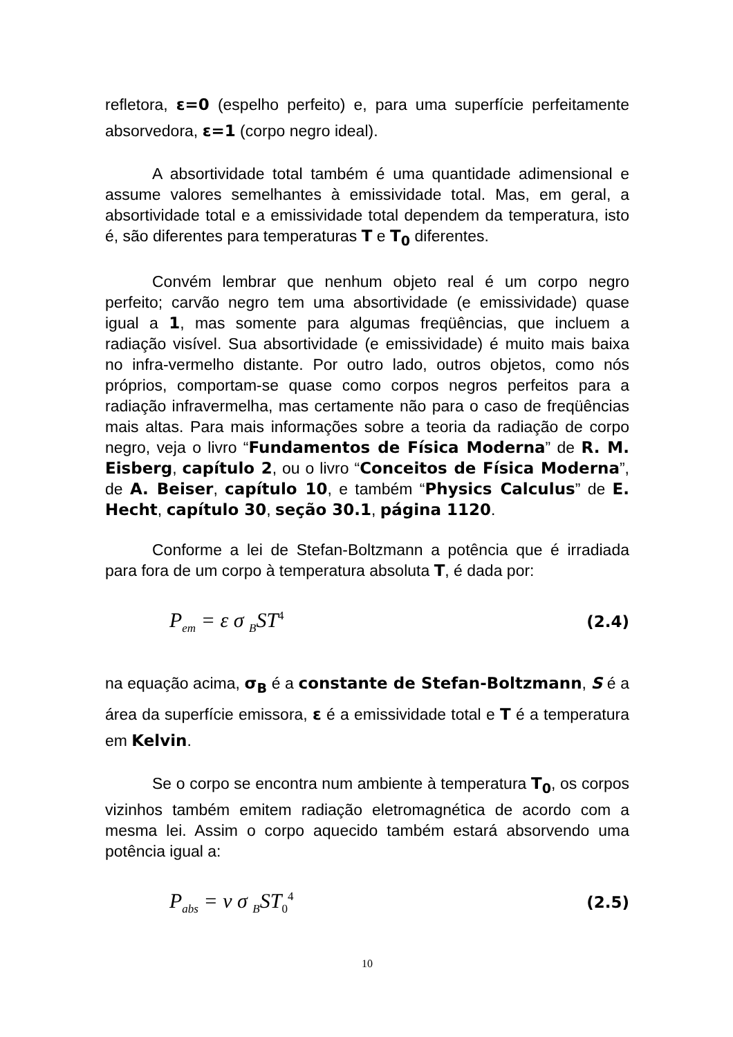refletora, ε=0 (espelho perfeito) e, para uma superfície perfeitamente absorvedora, ε=1 (corpo negro ideal).
A absortividade total também é uma quantidade adimensional e assume valores semelhantes à emissividade total. Mas, em geral, a absortividade total e a emissividade total dependem da temperatura, isto é, são diferentes para temperaturas T e T<sub>0</sub> diferentes.
Convém lembrar que nenhum objeto real é um corpo negro perfeito; carvão negro tem uma absortividade (e emissividade) quase igual a 1, mas somente para algumas freqüências, que incluem a radiação visível. Sua absortividade (e emissividade) é muito mais baixa no infra-vermelho distante. Por outro lado, outros objetos, como nós próprios, comportam-se quase como corpos negros perfeitos para a radiação infravermelha, mas certamente não para o caso de freqüências mais altas. Para mais informações sobre a teoria da radiação de corpo negro, veja o livro “Fundamentos de Física Moderna” de R. M. Eisberg, capítulo 2, ou o livro “Conceitos de Física Moderna”, de A. Beiser, capítulo 10, e também “Physics Calculus” de E. Hecht, capítulo 30, seção 30.1, página 1120.
Conforme a lei de Stefan-Boltzmann a potência que é irradiada para fora de um corpo à temperatura absoluta T, é dada por:
P<sub>em</sub> = ε σ <sub>B</sub>ST<sup>4</sup> (2.4)
na equação acima, σ<sub>B</sub> é a constante de Stefan-Boltzmann, S é a área da superfície emissora, ε é a emissividade total e T é a temperatura em Kelvin.
Se o corpo se encontra num ambiente à temperatura T<sub>0</sub>, os corpos vizinhos também emitem radiação eletromagnética de acordo com a mesma lei. Assim o corpo aquecido também estará absorvendo uma potência igual a:
P<sub>abs</sub> = ν σ <sub>B</sub>ST<sub>0</sub><sup>4</sup> (2.5)
10